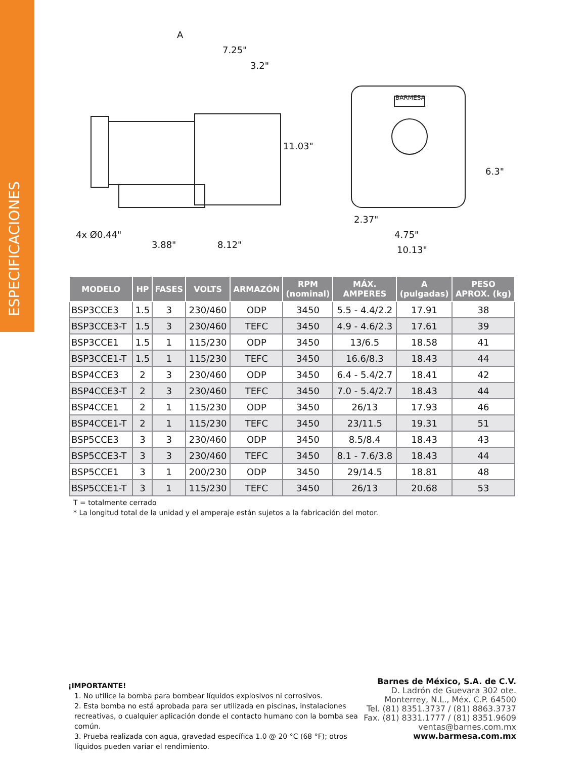ESPECIFICACIONES
A
7.25"
3.2"
11.03"
4x Ø0.44"
3.88"
8.12"
BARMESA
6.3"
2.37"
4.75"
10.13"
| MODELO | HP | FASES | VOLTS | ARMAZÓN | RPM (nominal) | MÁX. AMPERES | A (pulgadas) | PESO APROX. (kg) |
| --- | --- | --- | --- | --- | --- | --- | --- | --- |
| BSP3CCE3 | 1.5 | 3 | 230/460 | ODP | 3450 | 5.5 - 4.4/2.2 | 17.91 | 38 |
| BSP3CCE3-T | 1.5 | 3 | 230/460 | TEFC | 3450 | 4.9 - 4.6/2.3 | 17.61 | 39 |
| BSP3CCE1 | 1.5 | 1 | 115/230 | ODP | 3450 | 13/6.5 | 18.58 | 41 |
| BSP3CCE1-T | 1.5 | 1 | 115/230 | TEFC | 3450 | 16.6/8.3 | 18.43 | 44 |
| BSP4CCE3 | 2 | 3 | 230/460 | ODP | 3450 | 6.4 - 5.4/2.7 | 18.41 | 42 |
| BSP4CCE3-T | 2 | 3 | 230/460 | TEFC | 3450 | 7.0 - 5.4/2.7 | 18.43 | 44 |
| BSP4CCE1 | 2 | 1 | 115/230 | ODP | 3450 | 26/13 | 17.93 | 46 |
| BSP4CCE1-T | 2 | 1 | 115/230 | TEFC | 3450 | 23/11.5 | 19.31 | 51 |
| BSP5CCE3 | 3 | 3 | 230/460 | ODP | 3450 | 8.5/8.4 | 18.43 | 43 |
| BSP5CCE3-T | 3 | 3 | 230/460 | TEFC | 3450 | 8.1 - 7.6/3.8 | 18.43 | 44 |
| BSP5CCE1 | 3 | 1 | 200/230 | ODP | 3450 | 29/14.5 | 18.81 | 48 |
| BSP5CCE1-T | 3 | 1 | 115/230 | TEFC | 3450 | 26/13 | 20.68 | 53 |
T = totalmente cerrado
* La longitud total de la unidad y el amperaje están sujetos a la fabricación del motor.
¡IMPORTANTE!
1. No utilice la bomba para bombear líquidos explosivos ni corrosivos.
2. Esta bomba no está aprobada para ser utilizada en piscinas, instalaciones recreativas, o cualquier aplicación donde el contacto humano con la bomba sea común.
3. Prueba realizada con agua, gravedad específica 1.0 @ 20 °C (68 °F); otros líquidos pueden variar el rendimiento.
Barnes de México, S.A. de C.V.
D. Ladrón de Guevara 302 ote.
Monterrey, N.L., Méx. C.P. 64500
Tel. (81) 8351.3737 / (81) 8863.3737
Fax. (81) 8331.1777 / (81) 8351.9609
ventas@barnes.com.mx
www.barmesa.com.mx